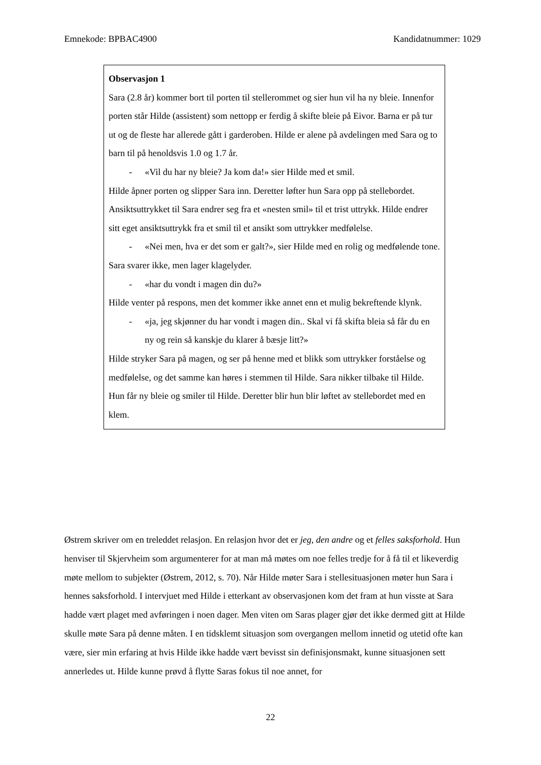Emnekode: BPBAC4900 Kandidatnummer: 1029
Observasjon 1
Sara (2.8 år) kommer bort til porten til stellerommet og sier hun vil ha ny bleie. Innenfor porten står Hilde (assistent) som nettopp er ferdig å skifte bleie på Eivor. Barna er på tur ut og de fleste har allerede gått i garderoben. Hilde er alene på avdelingen med Sara og to barn til på henoldsvis 1.0 og 1.7 år.
- «Vil du har ny bleie? Ja kom da!» sier Hilde med et smil.
Hilde åpner porten og slipper Sara inn. Deretter løfter hun Sara opp på stellebordet. Ansiktsuttrykket til Sara endrer seg fra et «nesten smil» til et trist uttrykk. Hilde endrer sitt eget ansiktsuttrykk fra et smil til et ansikt som uttrykker medfølelse.
- «Nei men, hva er det som er galt?», sier Hilde med en rolig og medfølende tone.
Sara svarer ikke, men lager klagelyder.
- «har du vondt i magen din du?»
Hilde venter på respons, men det kommer ikke annet enn et mulig bekreftende klynk.
- «ja, jeg skjønner du har vondt i magen din.. Skal vi få skifta bleia så får du en ny og rein så kanskje du klarer å bæsje litt?»
Hilde stryker Sara på magen, og ser på henne med et blikk som uttrykker forståelse og medfølelse, og det samme kan høres i stemmen til Hilde. Sara nikker tilbake til Hilde. Hun får ny bleie og smiler til Hilde. Deretter blir hun blir løftet av stellebordet med en klem.
Østrem skriver om en treleddet relasjon. En relasjon hvor det er jeg, den andre og et felles saksforhold. Hun henviser til Skjervheim som argumenterer for at man må møtes om noe felles tredje for å få til et likeverdig møte mellom to subjekter (Østrem, 2012, s. 70). Når Hilde møter Sara i stellesituasjonen møter hun Sara i hennes saksforhold. I intervjuet med Hilde i etterkant av observasjonen kom det fram at hun visste at Sara hadde vært plaget med avføringen i noen dager. Men viten om Saras plager gjør det ikke dermed gitt at Hilde skulle møte Sara på denne måten. I en tidsklemt situasjon som overgangen mellom innetid og utetid ofte kan være, sier min erfaring at hvis Hilde ikke hadde vært bevisst sin definisjonsmakt, kunne situasjonen sett annerledes ut. Hilde kunne prøvd å flytte Saras fokus til noe annet, for
22